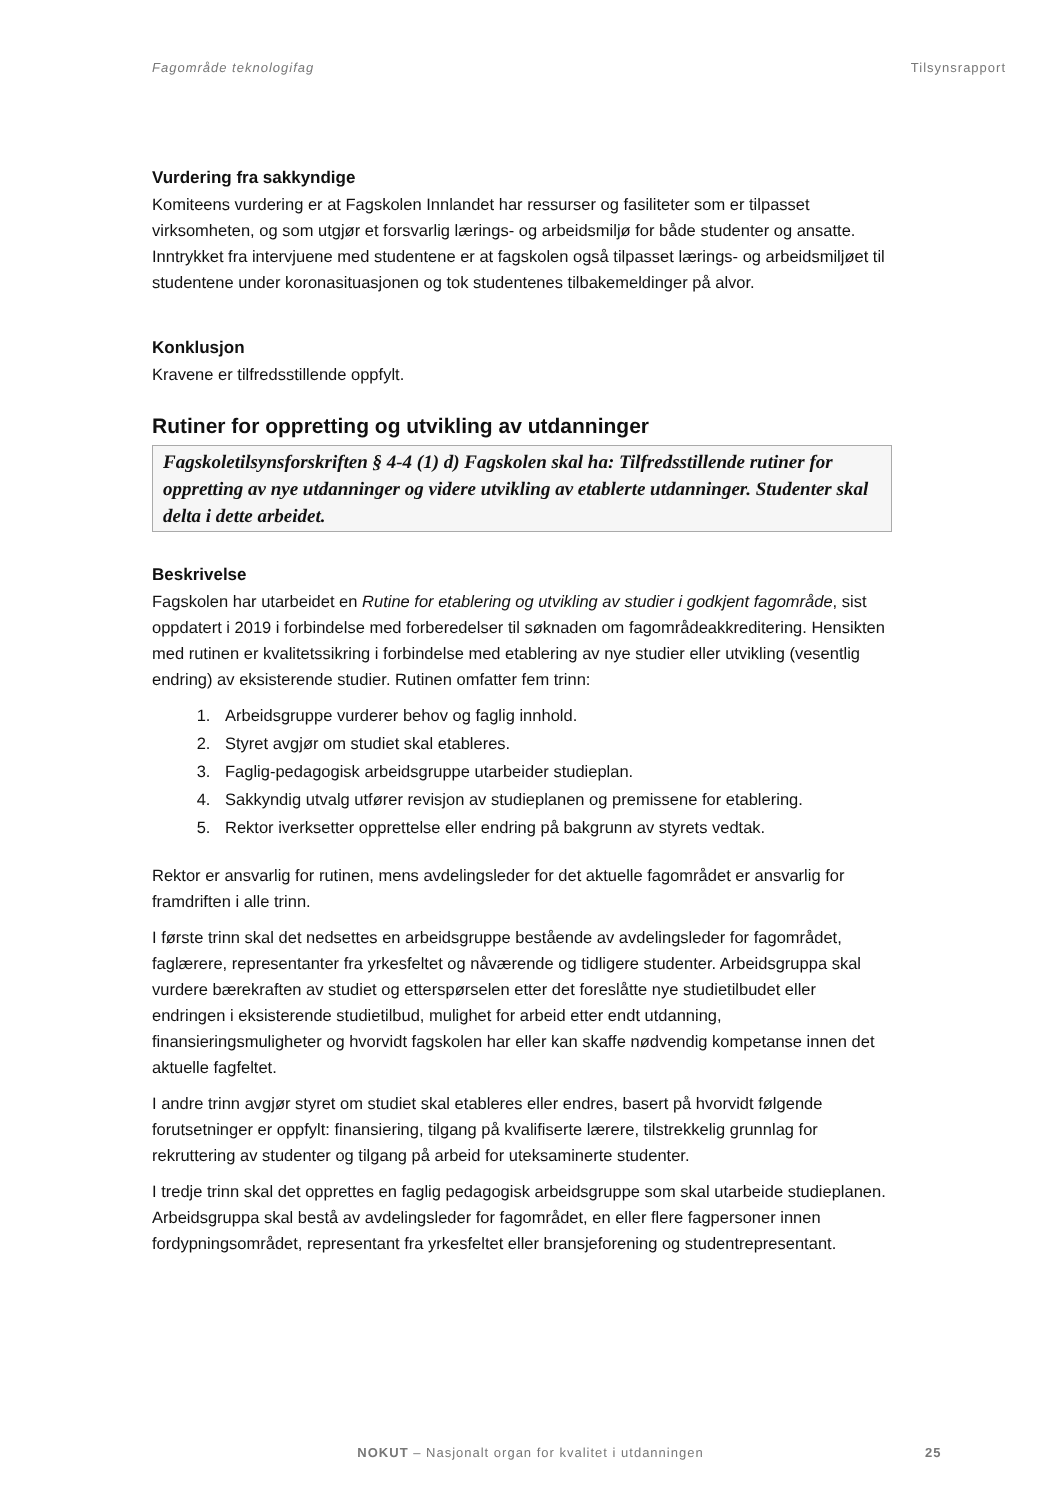Fagområde teknologifag Tilsynsrapport
Vurdering fra sakkyndige
Komiteens vurdering er at Fagskolen Innlandet har ressurser og fasiliteter som er tilpasset virksomheten, og som utgjør et forsvarlig lærings- og arbeidsmiljø for både studenter og ansatte. Inntrykket fra intervjuene med studentene er at fagskolen også tilpasset lærings- og arbeidsmiljøet til studentene under koronasituasjonen og tok studentenes tilbakemeldinger på alvor.
Konklusjon
Kravene er tilfredsstillende oppfylt.
Rutiner for oppretting og utvikling av utdanninger
Fagskoletilsynsforskriften § 4-4 (1) d) Fagskolen skal ha: Tilfredsstillende rutiner for oppretting av nye utdanninger og videre utvikling av etablerte utdanninger. Studenter skal delta i dette arbeidet.
Beskrivelse
Fagskolen har utarbeidet en Rutine for etablering og utvikling av studier i godkjent fagområde, sist oppdatert i 2019 i forbindelse med forberedelser til søknaden om fagområdeakkreditering. Hensikten med rutinen er kvalitetssikring i forbindelse med etablering av nye studier eller utvikling (vesentlig endring) av eksisterende studier. Rutinen omfatter fem trinn:
1. Arbeidsgruppe vurderer behov og faglig innhold.
2. Styret avgjør om studiet skal etableres.
3. Faglig-pedagogisk arbeidsgruppe utarbeider studieplan.
4. Sakkyndig utvalg utfører revisjon av studieplanen og premissene for etablering.
5. Rektor iverksetter opprettelse eller endring på bakgrunn av styrets vedtak.
Rektor er ansvarlig for rutinen, mens avdelingsleder for det aktuelle fagområdet er ansvarlig for framdriften i alle trinn.
I første trinn skal det nedsettes en arbeidsgruppe bestående av avdelingsleder for fagområdet, faglærere, representanter fra yrkesfeltet og nåværende og tidligere studenter. Arbeidsgruppa skal vurdere bærekraften av studiet og etterspørselen etter det foreslåtte nye studietilbudet eller endringen i eksisterende studietilbud, mulighet for arbeid etter endt utdanning, finansieringsmuligheter og hvorvidt fagskolen har eller kan skaffe nødvendig kompetanse innen det aktuelle fagfeltet.
I andre trinn avgjør styret om studiet skal etableres eller endres, basert på hvorvidt følgende forutsetninger er oppfylt: finansiering, tilgang på kvalifiserte lærere, tilstrekkelig grunnlag for rekruttering av studenter og tilgang på arbeid for uteksaminerte studenter.
I tredje trinn skal det opprettes en faglig pedagogisk arbeidsgruppe som skal utarbeide studieplanen. Arbeidsgruppa skal bestå av avdelingsleder for fagområdet, en eller flere fagpersoner innen fordypningsområdet, representant fra yrkesfeltet eller bransjeforening og studentrepresentant.
NOKUT – Nasjonalt organ for kvalitet i utdanningen
25